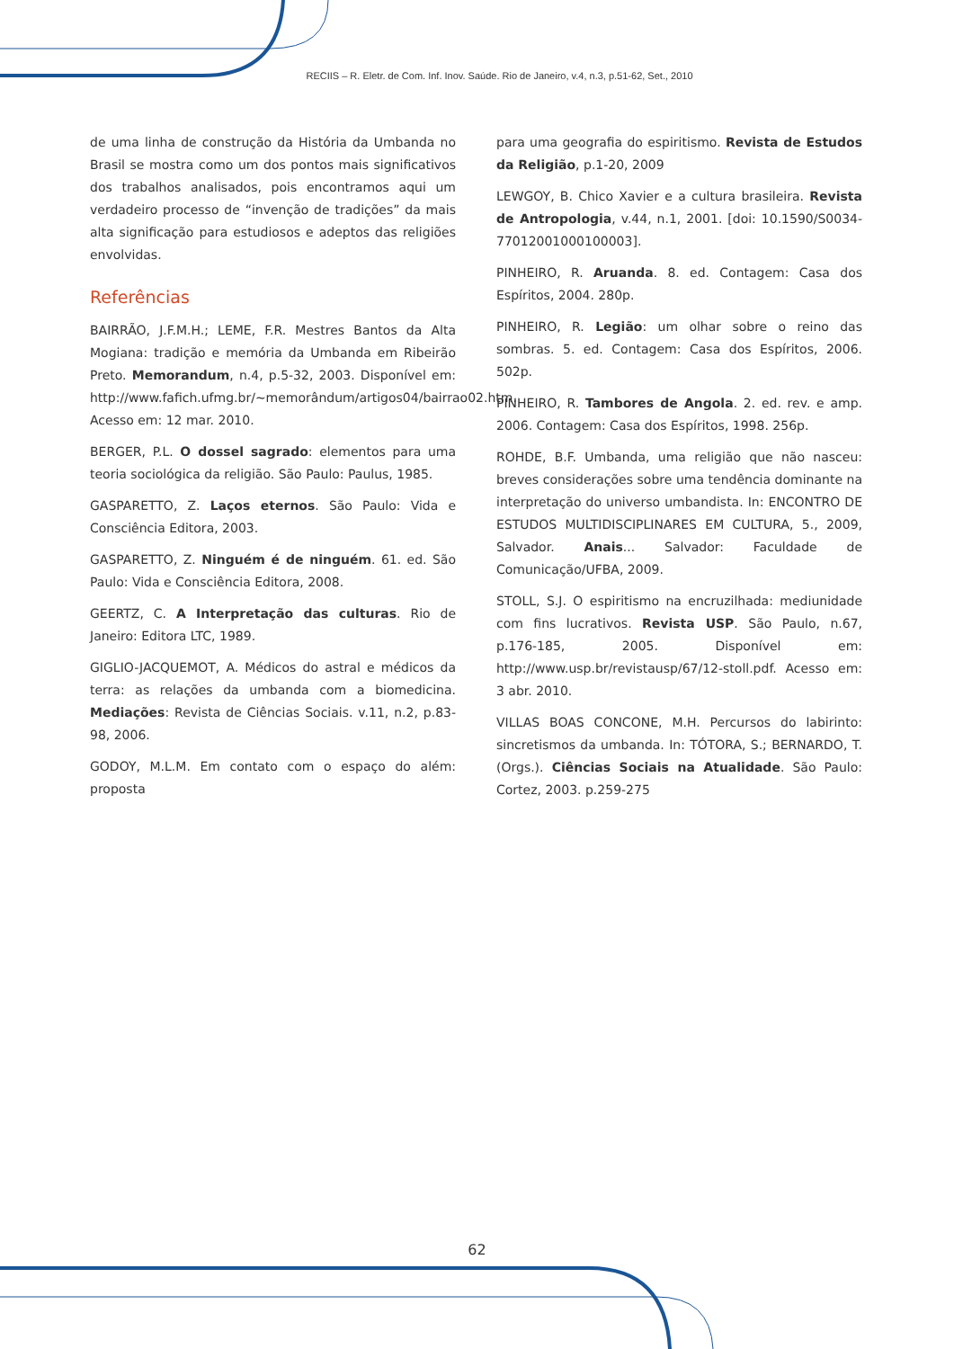RECIIS – R. Eletr. de Com. Inf. Inov. Saúde. Rio de Janeiro, v.4, n.3, p.51-62, Set., 2010
de uma linha de construção da História da Umbanda no Brasil se mostra como um dos pontos mais significativos dos trabalhos analisados, pois encontramos aqui um verdadeiro processo de “invenção de tradições” da mais alta significação para estudiosos e adeptos das religiões envolvidas.
Referências
BAIRRÃO, J.F.M.H.; LEME, F.R. Mestres Bantos da Alta Mogiana: tradição e memória da Umbanda em Ribeirão Preto. Memorandum, n.4, p.5-32, 2003. Disponível em: http://www.fafich.ufmg.br/~memorândum/artigos04/bairrao02.htm. Acesso em: 12 mar. 2010.
BERGER, P.L. O dossel sagrado: elementos para uma teoria sociológica da religião. São Paulo: Paulus, 1985.
GASPARETTO, Z. Laços eternos. São Paulo: Vida e Consciência Editora, 2003.
GASPARETTO, Z. Ninguém é de ninguém. 61. ed. São Paulo: Vida e Consciência Editora, 2008.
GEERTZ, C. A Interpretação das culturas. Rio de Janeiro: Editora LTC, 1989.
GIGLIO-JACQUEMOT, A. Médicos do astral e médicos da terra: as relações da umbanda com a biomedicina. Mediações: Revista de Ciências Sociais. v.11, n.2, p.83-98, 2006.
GODOY, M.L.M. Em contato com o espaço do além: proposta
para uma geografia do espiritismo. Revista de Estudos da Religião, p.1-20, 2009
LEWGOY, B. Chico Xavier e a cultura brasileira. Revista de Antropologia, v.44, n.1, 2001. [doi: 10.1590/S0034-77012001000100003].
PINHEIRO, R. Aruanda. 8. ed. Contagem: Casa dos Espíritos, 2004. 280p.
PINHEIRO, R. Legião: um olhar sobre o reino das sombras. 5. ed. Contagem: Casa dos Espíritos, 2006. 502p.
PINHEIRO, R. Tambores de Angola. 2. ed. rev. e amp. 2006. Contagem: Casa dos Espíritos, 1998. 256p.
ROHDE, B.F. Umbanda, uma religião que não nasceu: breves considerações sobre uma tendência dominante na interpretação do universo umbandista. In: ENCONTRO DE ESTUDOS MULTIDISCIPLINARES EM CULTURA, 5., 2009, Salvador. Anais... Salvador: Faculdade de Comunicação/UFBA, 2009.
STOLL, S.J. O espiritismo na encruzilhada: mediunidade com fins lucrativos. Revista USP. São Paulo, n.67, p.176-185, 2005. Disponível em: http://www.usp.br/revistausp/67/12-stoll.pdf. Acesso em: 3 abr. 2010.
VILLAS BOAS CONCONE, M.H. Percursos do labirinto: sincretismos da umbanda. In: TÓTORA, S.; BERNARDO, T. (Orgs.). Ciências Sociais na Atualidade. São Paulo: Cortez, 2003. p.259-275
62